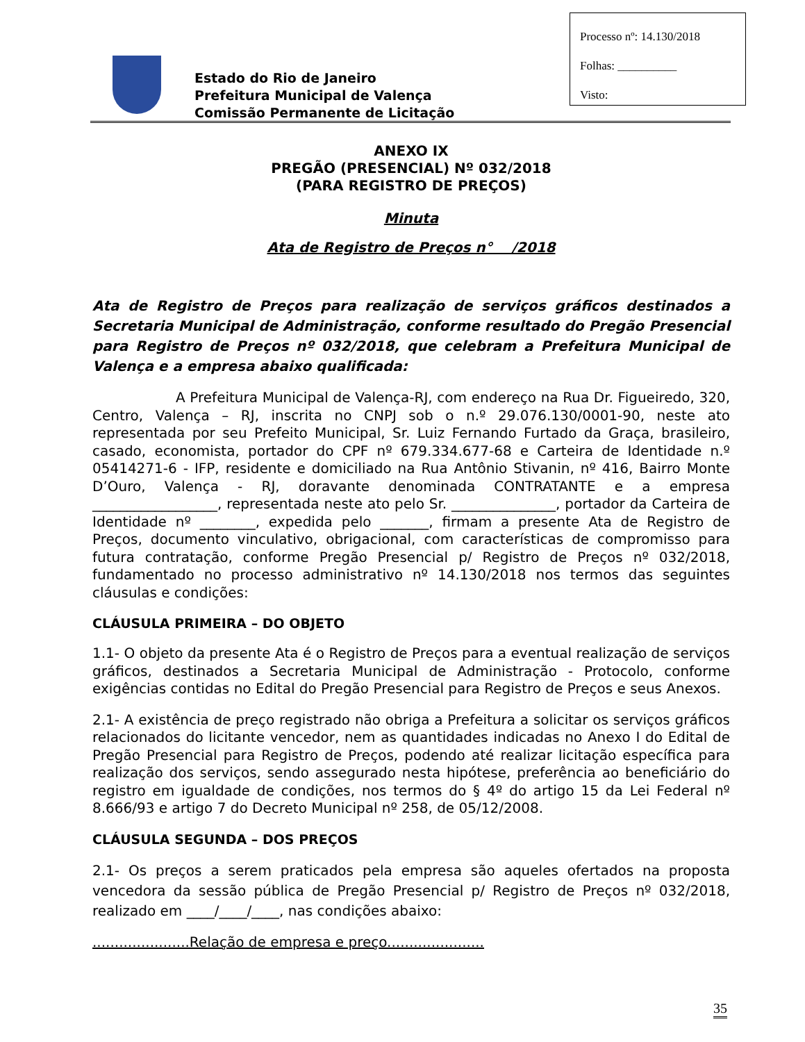Processo nº: 14.130/2018
Folhas: __________
Visto:
Estado do Rio de Janeiro
Prefeitura Municipal de Valença
Comissão Permanente de Licitação
ANEXO IX
PREGÃO (PRESENCIAL) Nº 032/2018
(PARA REGISTRO DE PREÇOS)
Minuta
Ata de Registro de Preços n° /2018
Ata de Registro de Preços para realização de serviços gráficos destinados a Secretaria Municipal de Administração, conforme resultado do Pregão Presencial para Registro de Preços nº 032/2018, que celebram a Prefeitura Municipal de Valença e a empresa abaixo qualificada:
A Prefeitura Municipal de Valença-RJ, com endereço na Rua Dr. Figueiredo, 320, Centro, Valença – RJ, inscrita no CNPJ sob o n.º 29.076.130/0001-90, neste ato representada por seu Prefeito Municipal, Sr. Luiz Fernando Furtado da Graça, brasileiro, casado, economista, portador do CPF nº 679.334.677-68 e Carteira de Identidade n.º 05414271-6 - IFP, residente e domiciliado na Rua Antônio Stivanin, nº 416, Bairro Monte D’Ouro, Valença - RJ, doravante denominada CONTRATANTE e a empresa __________________, representada neste ato pelo Sr. _______________, portador da Carteira de Identidade nº ________, expedida pelo _______, firmam a presente Ata de Registro de Preços, documento vinculativo, obrigacional, com características de compromisso para futura contratação, conforme Pregão Presencial p/ Registro de Preços nº 032/2018, fundamentado no processo administrativo nº 14.130/2018 nos termos das seguintes cláusulas e condições:
CLÁUSULA PRIMEIRA – DO OBJETO
1.1- O objeto da presente Ata é o Registro de Preços para a eventual realização de serviços gráficos, destinados a Secretaria Municipal de Administração - Protocolo, conforme exigências contidas no Edital do Pregão Presencial para Registro de Preços e seus Anexos.
2.1- A existência de preço registrado não obriga a Prefeitura a solicitar os serviços gráficos relacionados do licitante vencedor, nem as quantidades indicadas no Anexo I do Edital de Pregão Presencial para Registro de Preços, podendo até realizar licitação específica para realização dos serviços, sendo assegurado nesta hipótese, preferência ao beneficiário do registro em igualdade de condições, nos termos do § 4º do artigo 15 da Lei Federal nº 8.666/93 e artigo 7 do Decreto Municipal nº 258, de 05/12/2008.
CLÁUSULA SEGUNDA – DOS PREÇOS
2.1- Os preços a serem praticados pela empresa são aqueles ofertados na proposta vencedora da sessão pública de Pregão Presencial p/ Registro de Preços nº 032/2018, realizado em ____/____/____, nas condições abaixo:
......................Relação de empresa e preço......................
35